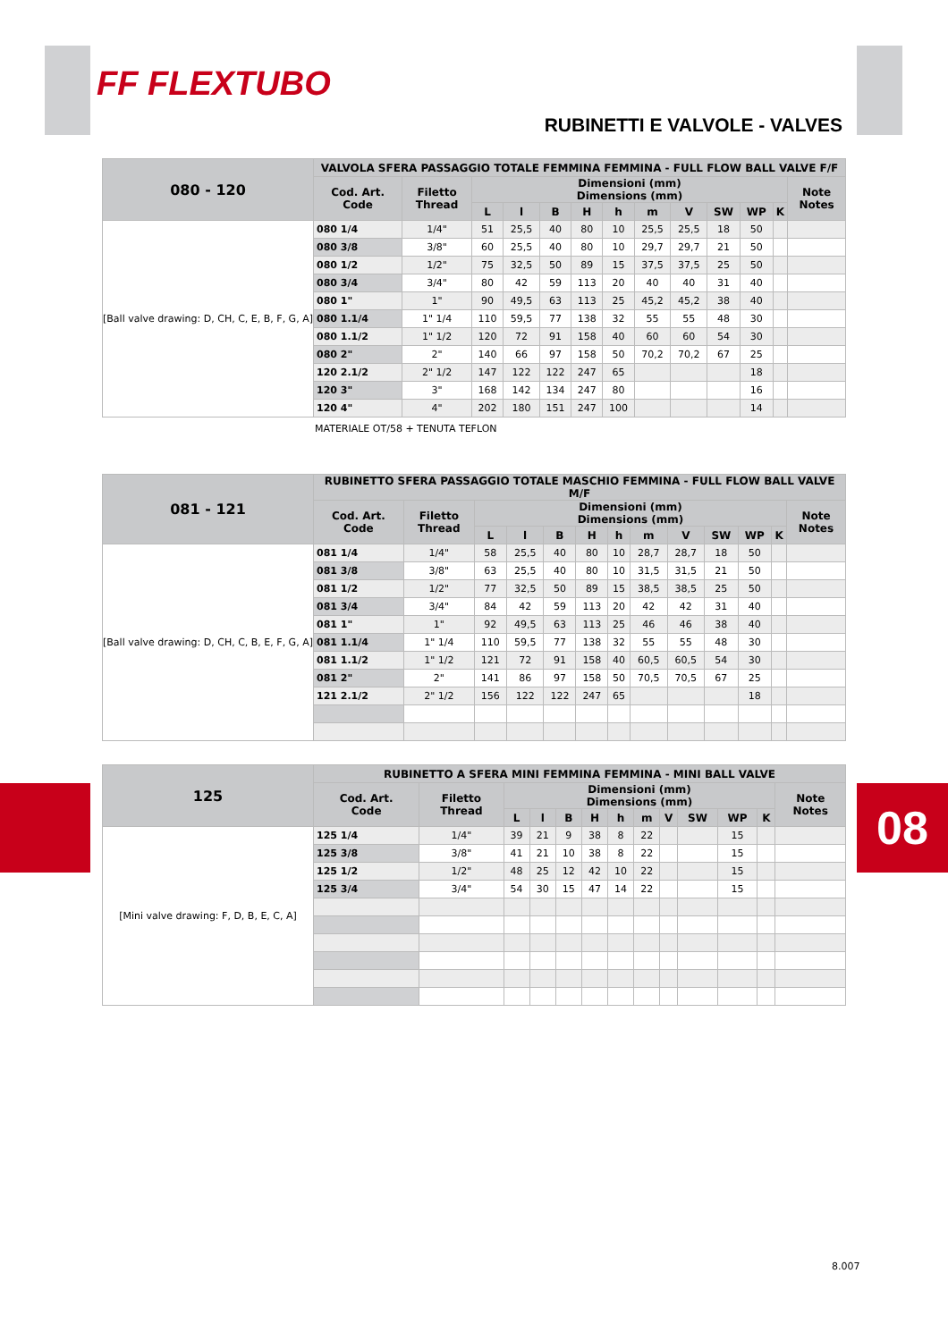FF FLEXTUBO
RUBINETTI E VALVOLE - VALVES
08
| 080 - 120 | VALVOLA SFERA PASSAGGIO TOTALE FEMMINA FEMMINA - FULL FLOW BALL VALVE F/F | | | | | | | | | | | | |
| --- | --- | --- | --- | --- | --- | --- | --- | --- | --- | --- | --- | --- | --- |
| | Cod. Art. Code | Filetto Thread | Dimensioni (mm) Dimensions (mm) | | | | | | | | | | Note Notes |
| | | | L | l | B | H | h | m | V | SW | WP | K | |
| [Ball valve drawing: D, CH, C, E, B, F, G, A] | 080 1/4 | 1/4" | 51 | 25,5 | 40 | 80 | 10 | 25,5 | 25,5 | 18 | 50 | | |
| | 080 3/8 | 3/8" | 60 | 25,5 | 40 | 80 | 10 | 29,7 | 29,7 | 21 | 50 | | |
| | 080 1/2 | 1/2" | 75 | 32,5 | 50 | 89 | 15 | 37,5 | 37,5 | 25 | 50 | | |
| | 080 3/4 | 3/4" | 80 | 42 | 59 | 113 | 20 | 40 | 40 | 31 | 40 | | |
| | 080 1" | 1" | 90 | 49,5 | 63 | 113 | 25 | 45,2 | 45,2 | 38 | 40 | | |
| | 080 1.1/4 | 1" 1/4 | 110 | 59,5 | 77 | 138 | 32 | 55 | 55 | 48 | 30 | | |
| | 080 1.1/2 | 1" 1/2 | 120 | 72 | 91 | 158 | 40 | 60 | 60 | 54 | 30 | | |
| | 080 2" | 2" | 140 | 66 | 97 | 158 | 50 | 70,2 | 70,2 | 67 | 25 | | |
| | 120 2.1/2 | 2" 1/2 | 147 | 122 | 122 | 247 | 65 | | | | 18 | | |
| | 120 3" | 3" | 168 | 142 | 134 | 247 | 80 | | | | 16 | | |
| | 120 4" | 4" | 202 | 180 | 151 | 247 | 100 | | | | 14 | | |
MATERIALE OT/58 + TENUTA TEFLON
| 081 - 121 | RUBINETTO SFERA PASSAGGIO TOTALE MASCHIO FEMMINA - FULL FLOW BALL VALVE M/F | | | | | | | | | | | | |
| --- | --- | --- | --- | --- | --- | --- | --- | --- | --- | --- | --- | --- | --- |
| | Cod. Art. Code | Filetto Thread | Dimensioni (mm) Dimensions (mm) | | | | | | | | | | Note Notes |
| | | | L | l | B | H | h | m | V | SW | WP | K | |
| [Ball valve drawing: D, CH, C, B, E, F, G, A] | 081 1/4 | 1/4" | 58 | 25,5 | 40 | 80 | 10 | 28,7 | 28,7 | 18 | 50 | | |
| | 081 3/8 | 3/8" | 63 | 25,5 | 40 | 80 | 10 | 31,5 | 31,5 | 21 | 50 | | |
| | 081 1/2 | 1/2" | 77 | 32,5 | 50 | 89 | 15 | 38,5 | 38,5 | 25 | 50 | | |
| | 081 3/4 | 3/4" | 84 | 42 | 59 | 113 | 20 | 42 | 42 | 31 | 40 | | |
| | 081 1" | 1" | 92 | 49,5 | 63 | 113 | 25 | 46 | 46 | 38 | 40 | | |
| | 081 1.1/4 | 1" 1/4 | 110 | 59,5 | 77 | 138 | 32 | 55 | 55 | 48 | 30 | | |
| | 081 1.1/2 | 1" 1/2 | 121 | 72 | 91 | 158 | 40 | 60,5 | 60,5 | 54 | 30 | | |
| | 081 2" | 2" | 141 | 86 | 97 | 158 | 50 | 70,5 | 70,5 | 67 | 25 | | |
| | 121 2.1/2 | 2" 1/2 | 156 | 122 | 122 | 247 | 65 | | | | 18 | | |
| 125 | RUBINETTO A SFERA MINI FEMMINA FEMMINA - MINI BALL VALVE | | | | | | | | | | | | |
| --- | --- | --- | --- | --- | --- | --- | --- | --- | --- | --- | --- | --- | --- |
| | Cod. Art. Code | Filetto Thread | Dimensioni (mm) Dimensions (mm) | | | | | | | | | | Note Notes |
| | | | L | l | B | H | h | m | V | SW | WP | K | |
| [Mini valve drawing: F, D, B, E, C, A] | 125 1/4 | 1/4" | 39 | 21 | 9 | 38 | 8 | 22 | | | 15 | | |
| | 125 3/8 | 3/8" | 41 | 21 | 10 | 38 | 8 | 22 | | | 15 | | |
| | 125 1/2 | 1/2" | 48 | 25 | 12 | 42 | 10 | 22 | | | 15 | | |
| | 125 3/4 | 3/4" | 54 | 30 | 15 | 47 | 14 | 22 | | | 15 | | |
8.007